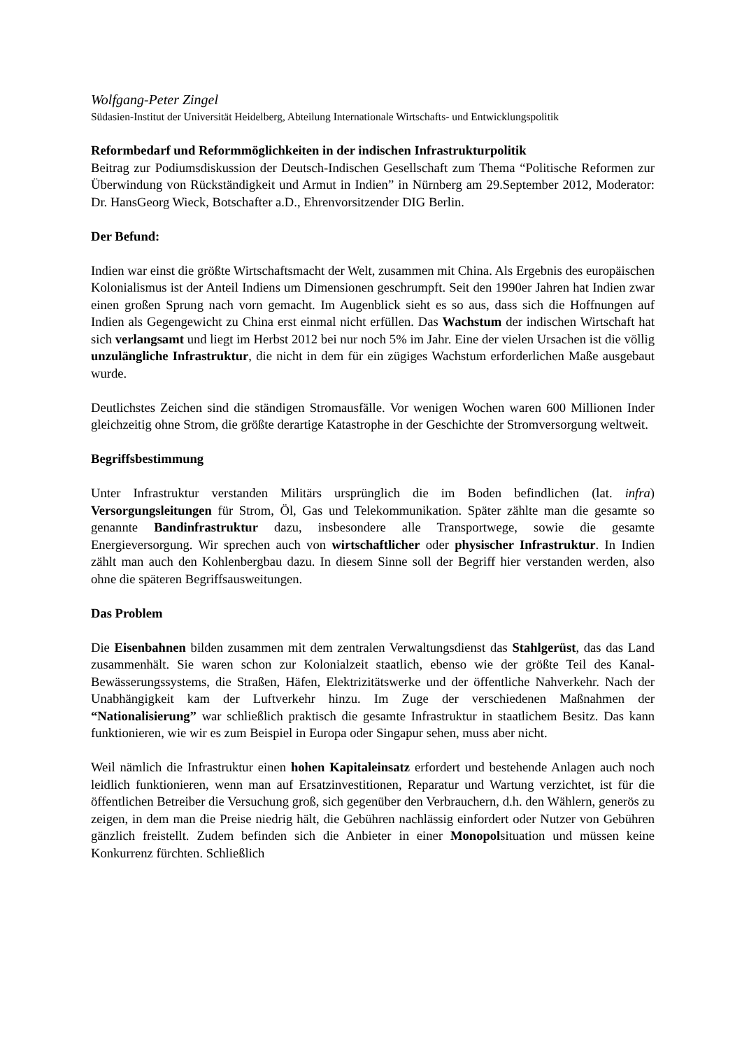Wolfgang-Peter Zingel
Südasien-Institut der Universität Heidelberg, Abteilung Internationale Wirtschafts- und Entwicklungspolitik
Reformbedarf und Reformmöglichkeiten in der indischen Infrastrukturpolitik
Beitrag zur Podiumsdiskussion der Deutsch-Indischen Gesellschaft zum Thema “Politische Reformen zur Überwindung von Rückständigkeit und Armut in Indien” in Nürnberg am 29.September 2012, Moderator: Dr. HansGeorg Wieck, Botschafter a.D., Ehrenvorsitzender DIG Berlin.
Der Befund:
Indien war einst die größte Wirtschaftsmacht der Welt, zusammen mit China. Als Ergebnis des europäischen Kolonialismus ist der Anteil Indiens um Dimensionen geschrumpft. Seit den 1990er Jahren hat Indien zwar einen großen Sprung nach vorn gemacht. Im Augenblick sieht es so aus, dass sich die Hoffnungen auf Indien als Gegengewicht zu China erst einmal nicht erfüllen. Das Wachstum der indischen Wirtschaft hat sich verlangsamt und liegt im Herbst 2012 bei nur noch 5% im Jahr. Eine der vielen Ursachen ist die völlig unzulängliche Infrastruktur, die nicht in dem für ein zügiges Wachstum erforderlichen Maße ausgebaut wurde.
Deutlichstes Zeichen sind die ständigen Stromausfälle. Vor wenigen Wochen waren 600 Millionen Inder gleichzeitig ohne Strom, die größte derartige Katastrophe in der Geschichte der Stromversorgung weltweit.
Begriffsbestimmung
Unter Infrastruktur verstanden Militärs ursprünglich die im Boden befindlichen (lat. infra) Versorgungsleitungen für Strom, Öl, Gas und Telekommunikation. Später zählte man die gesamte so genannte Bandinfrastruktur dazu, insbesondere alle Transportwege, sowie die gesamte Energieversorgung. Wir sprechen auch von wirtschaftlicher oder physischer Infrastruktur. In Indien zählt man auch den Kohlenbergbau dazu. In diesem Sinne soll der Begriff hier verstanden werden, also ohne die späteren Begriffsausweitungen.
Das Problem
Die Eisenbahnen bilden zusammen mit dem zentralen Verwaltungsdienst das Stahlgerüst, das das Land zusammenhält. Sie waren schon zur Kolonialzeit staatlich, ebenso wie der größte Teil des Kanal-Bewässerungssystems, die Straßen, Häfen, Elektrizitätswerke und der öffentliche Nahverkehr. Nach der Unabhängigkeit kam der Luftverkehr hinzu. Im Zuge der verschiedenen Maßnahmen der “Nationalisierung” war schließlich praktisch die gesamte Infrastruktur in staatlichem Besitz. Das kann funktionieren, wie wir es zum Beispiel in Europa oder Singapur sehen, muss aber nicht.
Weil nämlich die Infrastruktur einen hohen Kapitaleinsatz erfordert und bestehende Anlagen auch noch leidlich funktionieren, wenn man auf Ersatzinvestitionen, Reparatur und Wartung verzichtet, ist für die öffentlichen Betreiber die Versuchung groß, sich gegenüber den Verbrauchern, d.h. den Wählern, generös zu zeigen, in dem man die Preise niedrig hält, die Gebühren nachlässig einfordert oder Nutzer von Gebühren gänzlich freistellt. Zudem befinden sich die Anbieter in einer Monopolsituation und müssen keine Konkurrenz fürchten. Schließlich